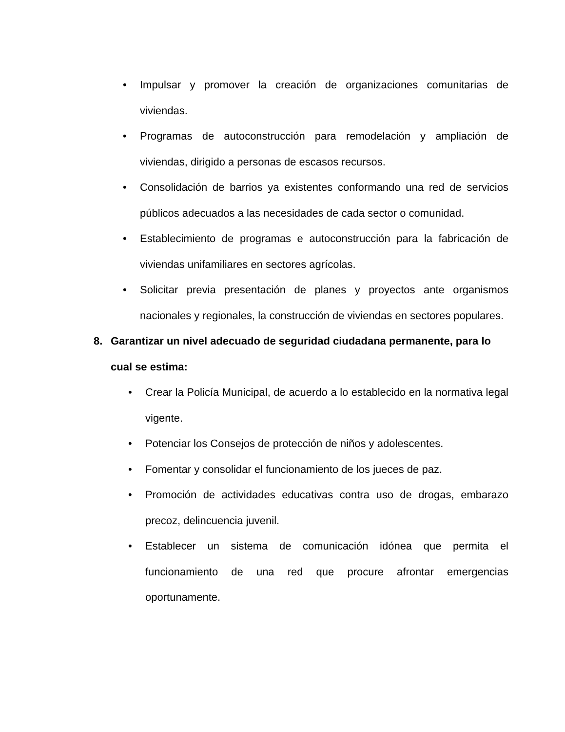• Impulsar y promover la creación de organizaciones comunitarias de viviendas.
• Programas de autoconstrucción para remodelación y ampliación de viviendas, dirigido a personas de escasos recursos.
• Consolidación de barrios ya existentes conformando una red de servicios públicos adecuados a las necesidades de cada sector o comunidad.
• Establecimiento de programas e autoconstrucción para la fabricación de viviendas unifamiliares en sectores agrícolas.
• Solicitar previa presentación de planes y proyectos ante organismos nacionales y regionales, la construcción de viviendas en sectores populares.
8. Garantizar un nivel adecuado de seguridad ciudadana permanente, para lo cual se estima:
• Crear la Policía Municipal, de acuerdo a lo establecido en la normativa legal vigente.
• Potenciar los Consejos de protección de niños y adolescentes.
• Fomentar y consolidar el funcionamiento de los jueces de paz.
• Promoción de actividades educativas contra uso de drogas, embarazo precoz, delincuencia juvenil.
• Establecer un sistema de comunicación idónea que permita el funcionamiento de una red que procure afrontar emergencias oportunamente.